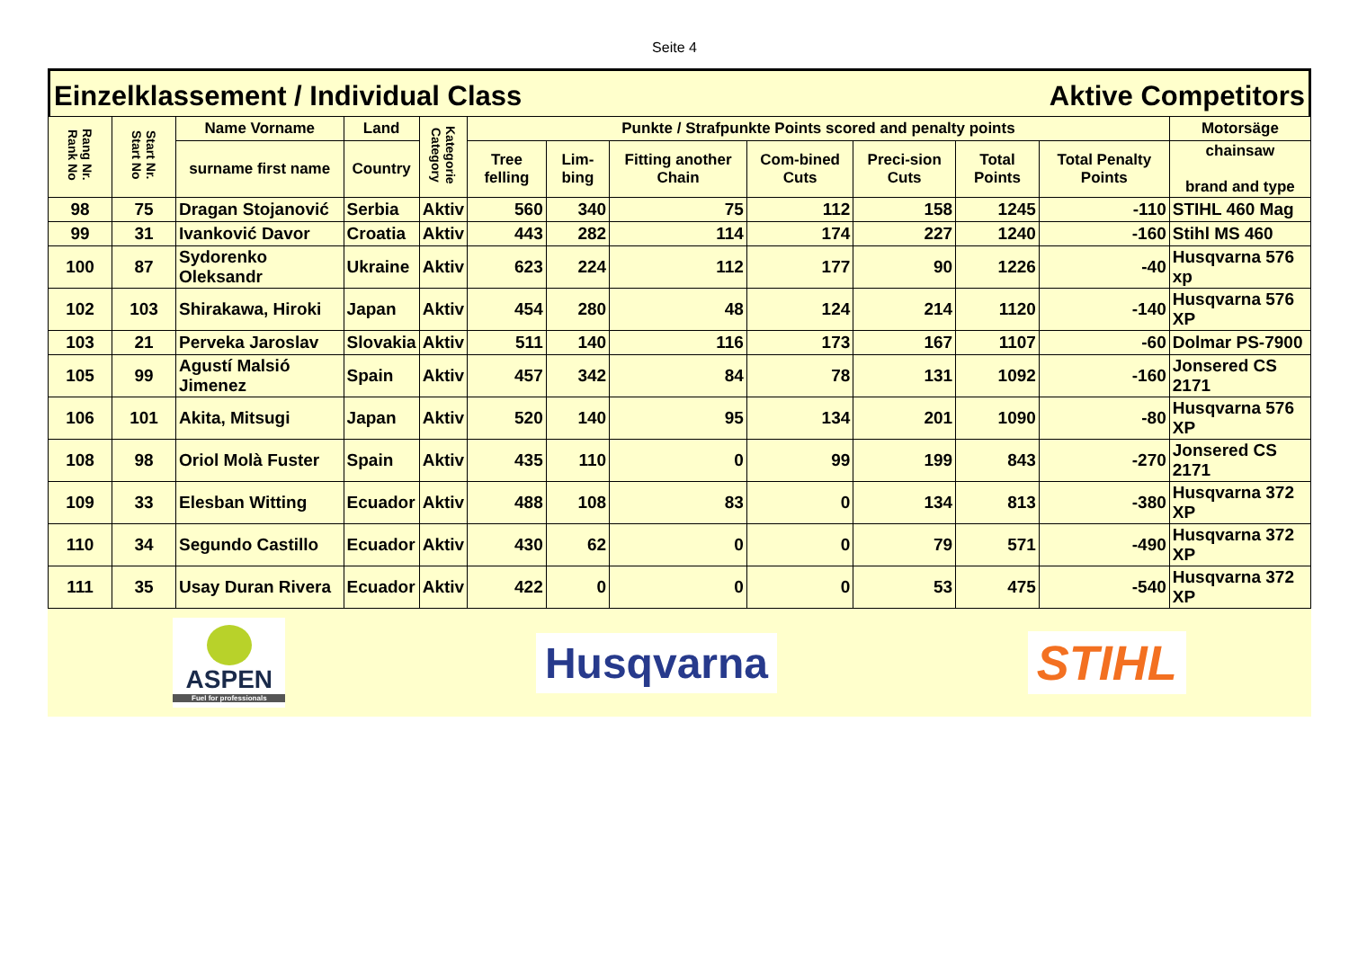Seite 4
Einzelklassement / Individual Class Aktive Competitors
| Rang Nr. Rank No | Start Nr. Start No | Name Vorname | Land | Kategorie Category | Punkte / Strafpunkte Points scored and penalty points | | | | | | | Motorsäge |
| --- | --- | --- | --- | --- | --- | --- | --- | --- | --- | --- | --- | --- |
| | | surname first name | Country | | Tree felling | Lim-bing | Fitting another Chain | Com-bined Cuts | Preci-sion Cuts | Total Points | Total Penalty Points | chainsaw brand and type |
| 98 | 75 | Dragan Stojanović | Serbia | Aktiv | 560 | 340 | 75 | 112 | 158 | 1245 | -110 | STIHL 460 Mag |
| 99 | 31 | Ivanković Davor | Croatia | Aktiv | 443 | 282 | 114 | 174 | 227 | 1240 | -160 | Stihl MS 460 |
| 100 | 87 | Sydorenko Oleksandr | Ukraine | Aktiv | 623 | 224 | 112 | 177 | 90 | 1226 | -40 | Husqvarna 576 xp |
| 102 | 103 | Shirakawa, Hiroki | Japan | Aktiv | 454 | 280 | 48 | 124 | 214 | 1120 | -140 | Husqvarna 576 XP |
| 103 | 21 | Perveka Jaroslav | Slovakia | Aktiv | 511 | 140 | 116 | 173 | 167 | 1107 | -60 | Dolmar PS-7900 |
| 105 | 99 | Agustí Malsió Jimenez | Spain | Aktiv | 457 | 342 | 84 | 78 | 131 | 1092 | -160 | Jonsered CS 2171 |
| 106 | 101 | Akita, Mitsugi | Japan | Aktiv | 520 | 140 | 95 | 134 | 201 | 1090 | -80 | Husqvarna 576 XP |
| 108 | 98 | Oriol Molà Fuster | Spain | Aktiv | 435 | 110 | 0 | 99 | 199 | 843 | -270 | Jonsered CS 2171 |
| 109 | 33 | Elesban Witting | Ecuador | Aktiv | 488 | 108 | 83 | 0 | 134 | 813 | -380 | Husqvarna 372 XP |
| 110 | 34 | Segundo Castillo | Ecuador | Aktiv | 430 | 62 | 0 | 0 | 79 | 571 | -490 | Husqvarna 372 XP |
| 111 | 35 | Usay Duran Rivera | Ecuador | Aktiv | 422 | 0 | 0 | 0 | 53 | 475 | -540 | Husqvarna 372 XP |
ASPEN
Fuel for professionals
Husqvarna STIHL